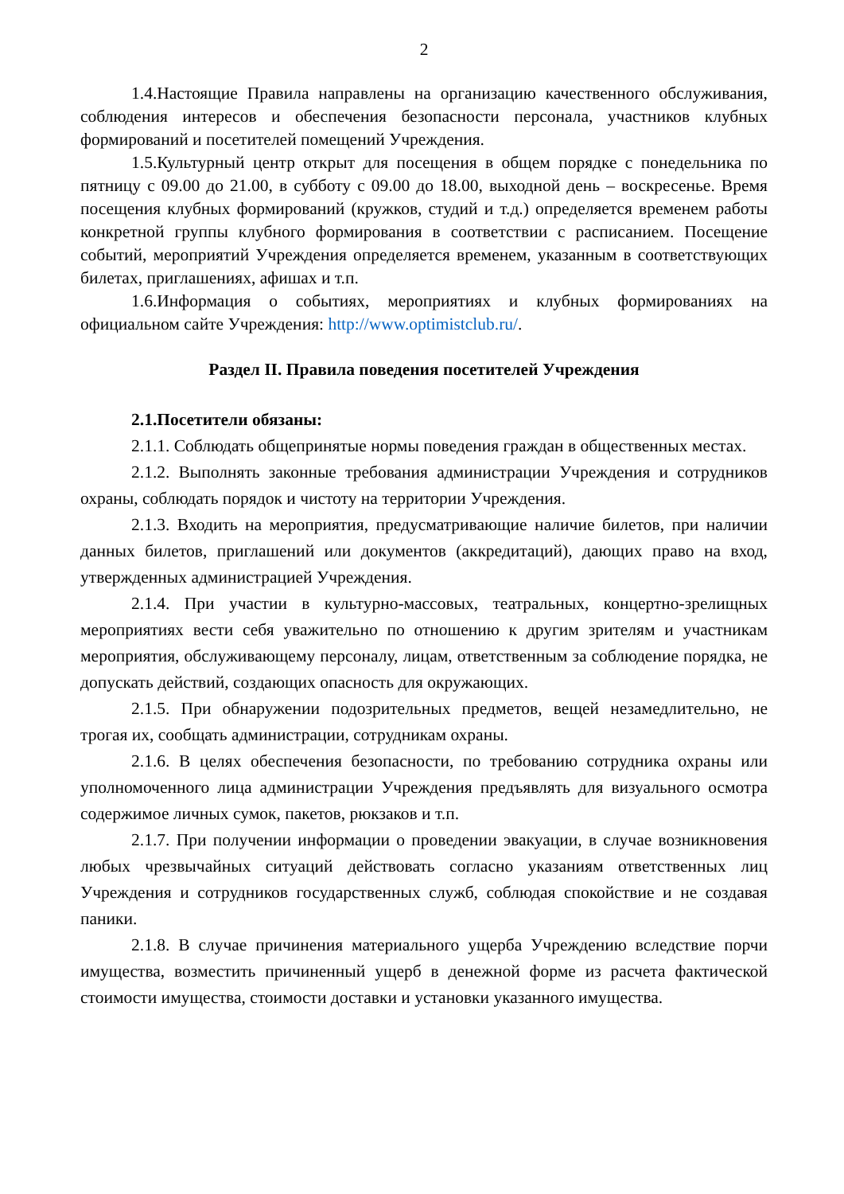2
1.4.Настоящие Правила направлены на организацию качественного обслуживания, соблюдения интересов и обеспечения безопасности персонала, участников клубных формирований и посетителей помещений Учреждения.
1.5.Культурный центр открыт для посещения в общем порядке с понедельника по пятницу с 09.00 до 21.00, в субботу с 09.00 до 18.00, выходной день – воскресенье. Время посещения клубных формирований (кружков, студий и т.д.) определяется временем работы конкретной группы клубного формирования в соответствии с расписанием. Посещение событий, мероприятий Учреждения определяется временем, указанным в соответствующих билетах, приглашениях, афишах и т.п.
1.6.Информация о событиях, мероприятиях и клубных формированиях на официальном сайте Учреждения: http://www.optimistclub.ru/.
Раздел II. Правила поведения посетителей Учреждения
2.1.Посетители обязаны:
2.1.1. Соблюдать общепринятые нормы поведения граждан в общественных местах.
2.1.2. Выполнять законные требования администрации Учреждения и сотрудников охраны, соблюдать порядок и чистоту на территории Учреждения.
2.1.3. Входить на мероприятия, предусматривающие наличие билетов, при наличии данных билетов, приглашений или документов (аккредитаций), дающих право на вход, утвержденных администрацией Учреждения.
2.1.4. При участии в культурно-массовых, театральных, концертно-зрелищных мероприятиях вести себя уважительно по отношению к другим зрителям и участникам мероприятия, обслуживающему персоналу, лицам, ответственным за соблюдение порядка, не допускать действий, создающих опасность для окружающих.
2.1.5. При обнаружении подозрительных предметов, вещей незамедлительно, не трогая их, сообщать администрации, сотрудникам охраны.
2.1.6. В целях обеспечения безопасности, по требованию сотрудника охраны или уполномоченного лица администрации Учреждения предъявлять для визуального осмотра содержимое личных сумок, пакетов, рюкзаков и т.п.
2.1.7. При получении информации о проведении эвакуации, в случае возникновения любых чрезвычайных ситуаций действовать согласно указаниям ответственных лиц Учреждения и сотрудников государственных служб, соблюдая спокойствие и не создавая паники.
2.1.8. В случае причинения материального ущерба Учреждению вследствие порчи имущества, возместить причиненный ущерб в денежной форме из расчета фактической стоимости имущества, стоимости доставки и установки указанного имущества.